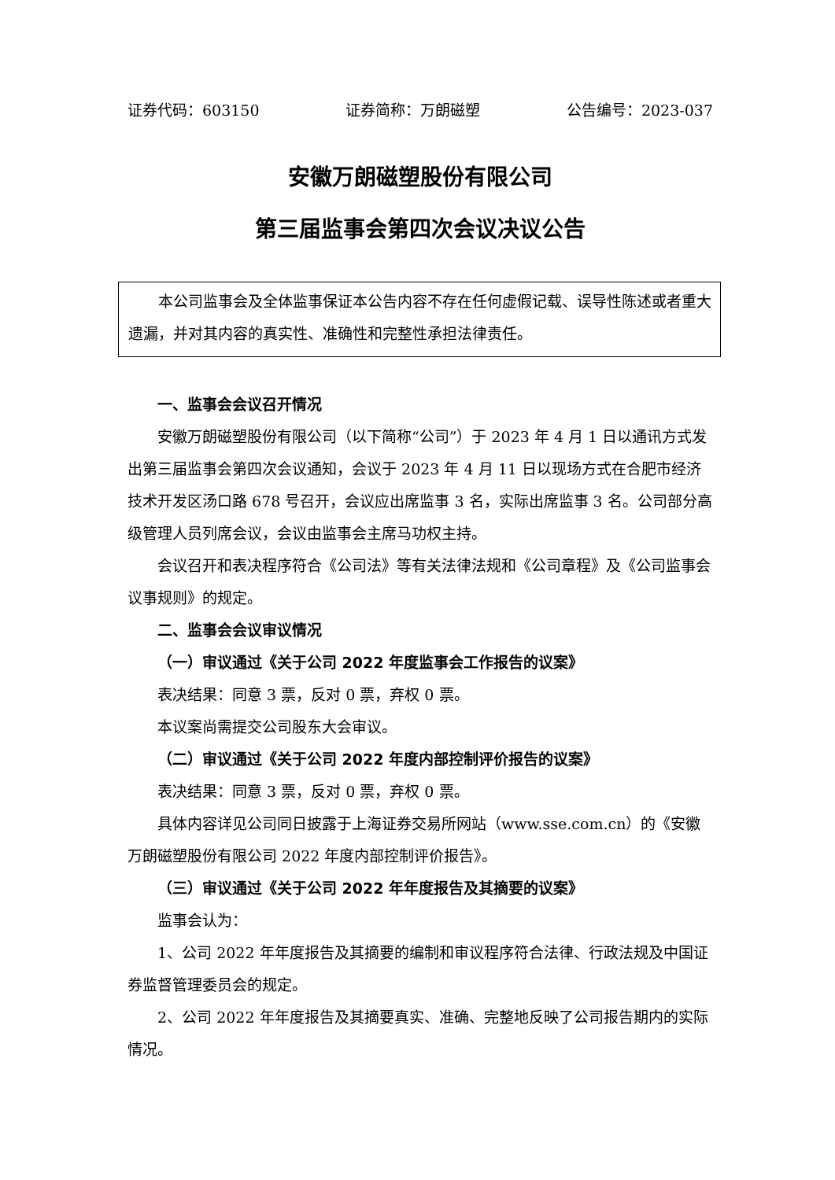证券代码：603150 证券简称：万朗磁塑 公告编号：2023-037
安徽万朗磁塑股份有限公司
第三届监事会第四次会议决议公告
本公司监事会及全体监事保证本公告内容不存在任何虚假记载、误导性陈述或者重大遗漏，并对其内容的真实性、准确性和完整性承担法律责任。
一、监事会会议召开情况
安徽万朗磁塑股份有限公司（以下简称“公司”）于 2023 年 4 月 1 日以通讯方式发出第三届监事会第四次会议通知，会议于 2023 年 4 月 11 日以现场方式在合肥市经济技术开发区汤口路 678 号召开，会议应出席监事 3 名，实际出席监事 3 名。公司部分高级管理人员列席会议，会议由监事会主席马功权主持。
会议召开和表决程序符合《公司法》等有关法律法规和《公司章程》及《公司监事会议事规则》的规定。
二、监事会会议审议情况
（一）审议通过《关于公司 2022 年度监事会工作报告的议案》
表决结果：同意 3 票，反对 0 票，弃权 0 票。
本议案尚需提交公司股东大会审议。
（二）审议通过《关于公司 2022 年度内部控制评价报告的议案》
表决结果：同意 3 票，反对 0 票，弃权 0 票。
具体内容详见公司同日披露于上海证券交易所网站（www.sse.com.cn）的《安徽万朗磁塑股份有限公司 2022 年度内部控制评价报告》。
（三）审议通过《关于公司 2022 年年度报告及其摘要的议案》
监事会认为：
1、公司 2022 年年度报告及其摘要的编制和审议程序符合法律、行政法规及中国证券监督管理委员会的规定。
2、公司 2022 年年度报告及其摘要真实、准确、完整地反映了公司报告期内的实际情况。